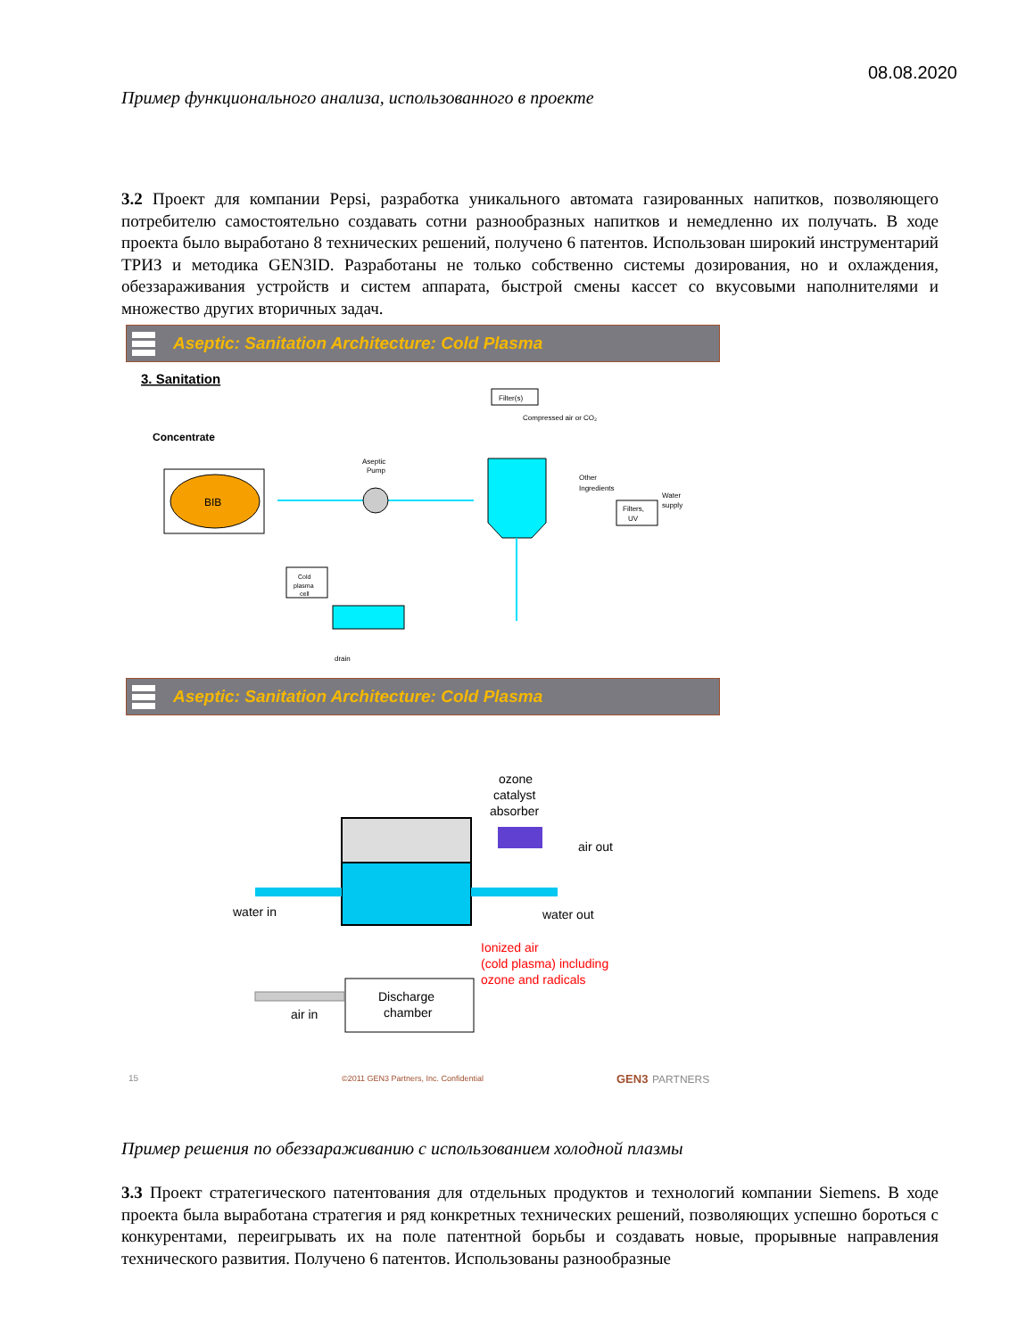08.08.2020
Пример функционального анализа, использованного в проекте
3.2 Проект для компании Pepsi, разработка уникального автомата газированных напитков, позволяющего потребителю самостоятельно создавать сотни разнообразных напитков и немедленно их получать. В ходе проекта было выработано 8 технических решений, получено 6 патентов. Использован широкий инструментарий ТРИЗ и методика GEN3ID. Разработаны не только собственно системы дозирования, но и охлаждения, обеззараживания устройств и систем аппарата, быстрой смены кассет со вкусовыми наполнителями и множество других вторичных задач.
Aseptic: Sanitation Architecture: Cold Plasma
3. Sanitation
Concentrate
BIB
Aseptic
Pump
Filter(s)
Compressed air or CO₂
Other
Ingredients
Filters,
UV
Water
supply
Cold
plasma
cell
drain
Aseptic: Sanitation Architecture: Cold Plasma
ozone
catalyst
absorber
air out
water in
water out
Ionized air
(cold plasma) including
ozone and radicals
Discharge
chamber
air in
15
©2011 GEN3 Partners, Inc. Confidential
GEN3
PARTNERS
Пример решения по обеззараживанию с использованием холодной плазмы
3.3 Проект стратегического патентования для отдельных продуктов и технологий компании Siemens. В ходе проекта была выработана стратегия и ряд конкретных технических решений, позволяющих успешно бороться с конкурентами, переигрывать их на поле патентной борьбы и создавать новые, прорывные направления технического развития. Получено 6 патентов. Использованы разнообразные